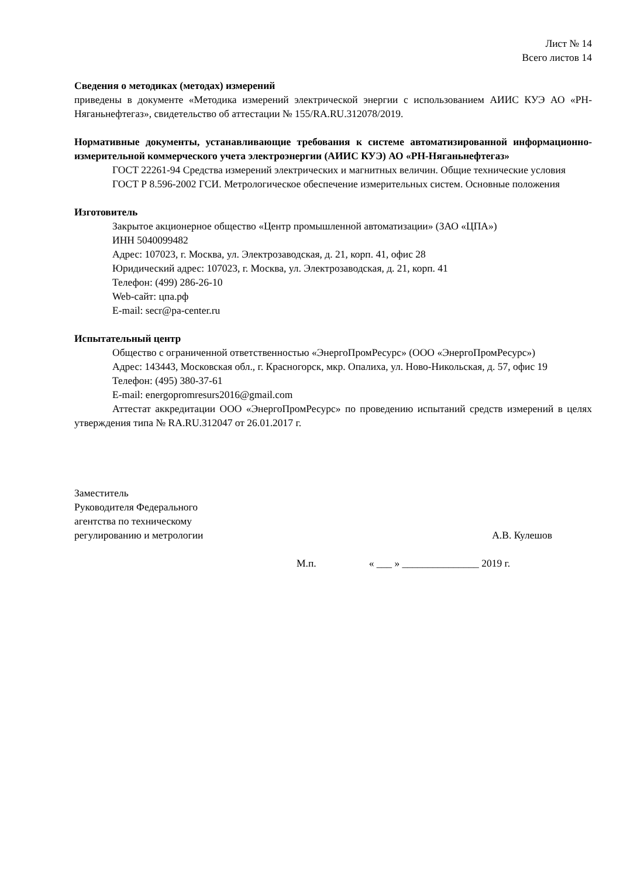Лист № 14
Всего листов 14
Сведения о методиках (методах) измерений
приведены в документе «Методика измерений электрической энергии с использованием АИИС КУЭ АО «РН-Няганьнефтегаз», свидетельство об аттестации № 155/RA.RU.312078/2019.
Нормативные документы, устанавливающие требования к системе автоматизированной информационно-измерительной коммерческого учета электроэнергии (АИИС КУЭ) АО «РН-Няганьнефтегаз»
ГОСТ 22261-94 Средства измерений электрических и магнитных величин. Общие технические условия
ГОСТ Р 8.596-2002 ГСИ. Метрологическое обеспечение измерительных систем. Основные положения
Изготовитель
Закрытое акционерное общество «Центр промышленной автоматизации» (ЗАО «ЦПА»)
ИНН 5040099482
Адрес: 107023, г. Москва, ул. Электрозаводская, д. 21, корп. 41, офис 28
Юридический адрес: 107023, г. Москва, ул. Электрозаводская, д. 21, корп. 41
Телефон: (499) 286-26-10
Web-сайт: цпа.рф
E-mail: secr@pa-center.ru
Испытательный центр
Общество с ограниченной ответственностью «ЭнергоПромРесурс» (ООО «ЭнергоПромРесурс»)
Адрес: 143443, Московская обл., г. Красногорск, мкр. Опалиха, ул. Ново-Никольская, д. 57, офис 19
Телефон: (495) 380-37-61
E-mail: energopromresurs2016@gmail.com
Аттестат аккредитации ООО «ЭнергоПромРесурс» по проведению испытаний средств измерений в целях утверждения типа № RA.RU.312047 от 26.01.2017 г.
Заместитель
Руководителя Федерального
агентства по техническому
регулированию и метрологии
А.В. Кулешов
М.п. « ___ » _______________ 2019 г.